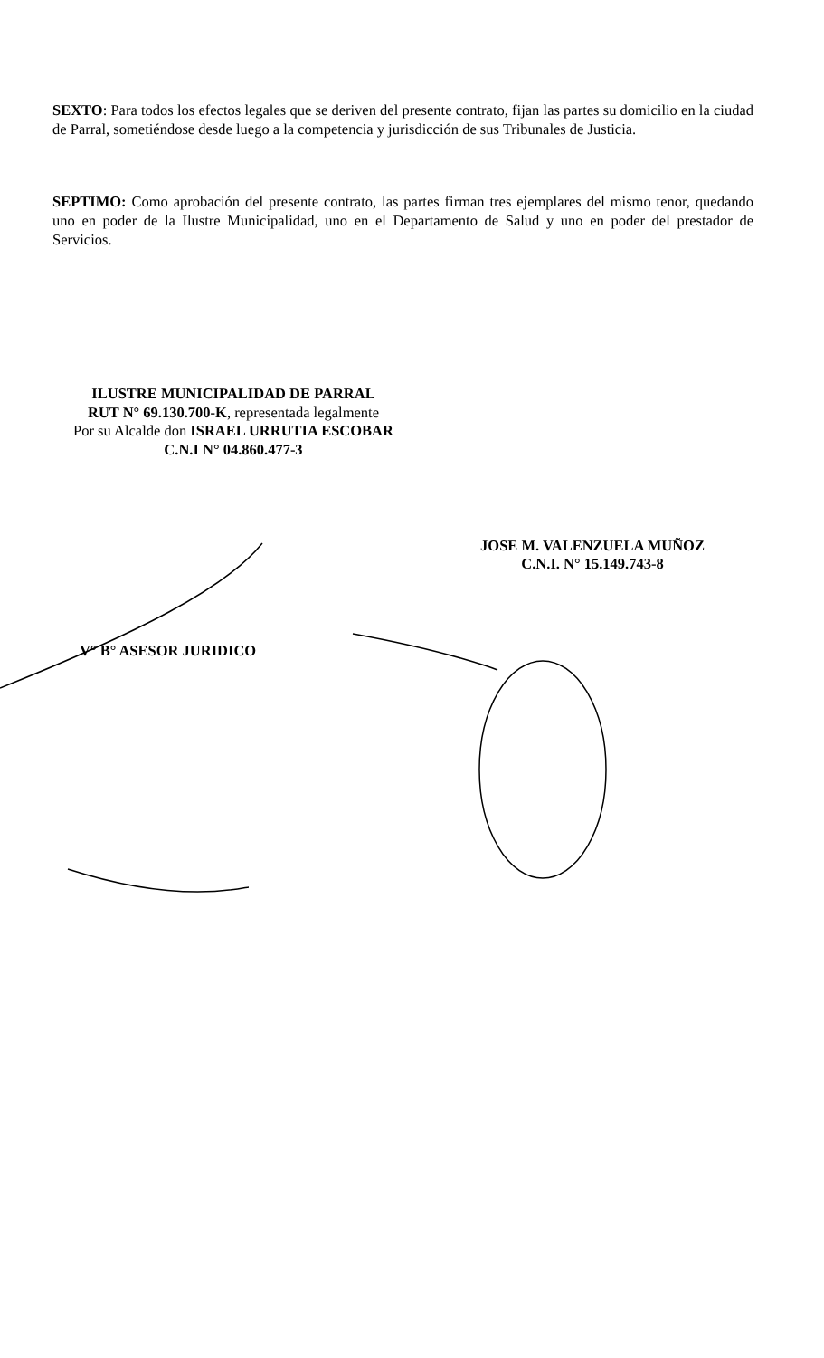SEXTO: Para todos los efectos legales que se deriven del presente contrato, fijan las partes su domicilio en la ciudad de Parral, sometiéndose desde luego a la competencia y jurisdicción de sus Tribunales de Justicia.
SEPTIMO: Como aprobación del presente contrato, las partes firman tres ejemplares del mismo tenor, quedando uno en poder de la Ilustre Municipalidad, uno en el Departamento de Salud y uno en poder del prestador de Servicios.
ILUSTRE MUNICIPALIDAD DE PARRAL
RUT N° 69.130.700-K, representada legalmente
Por su Alcalde don ISRAEL URRUTIA ESCOBAR
C.N.I N° 04.860.477-3
JOSE M. VALENZUELA MUÑOZ
C.N.I. N° 15.149.743-8
V° B° ASESOR JURIDICO